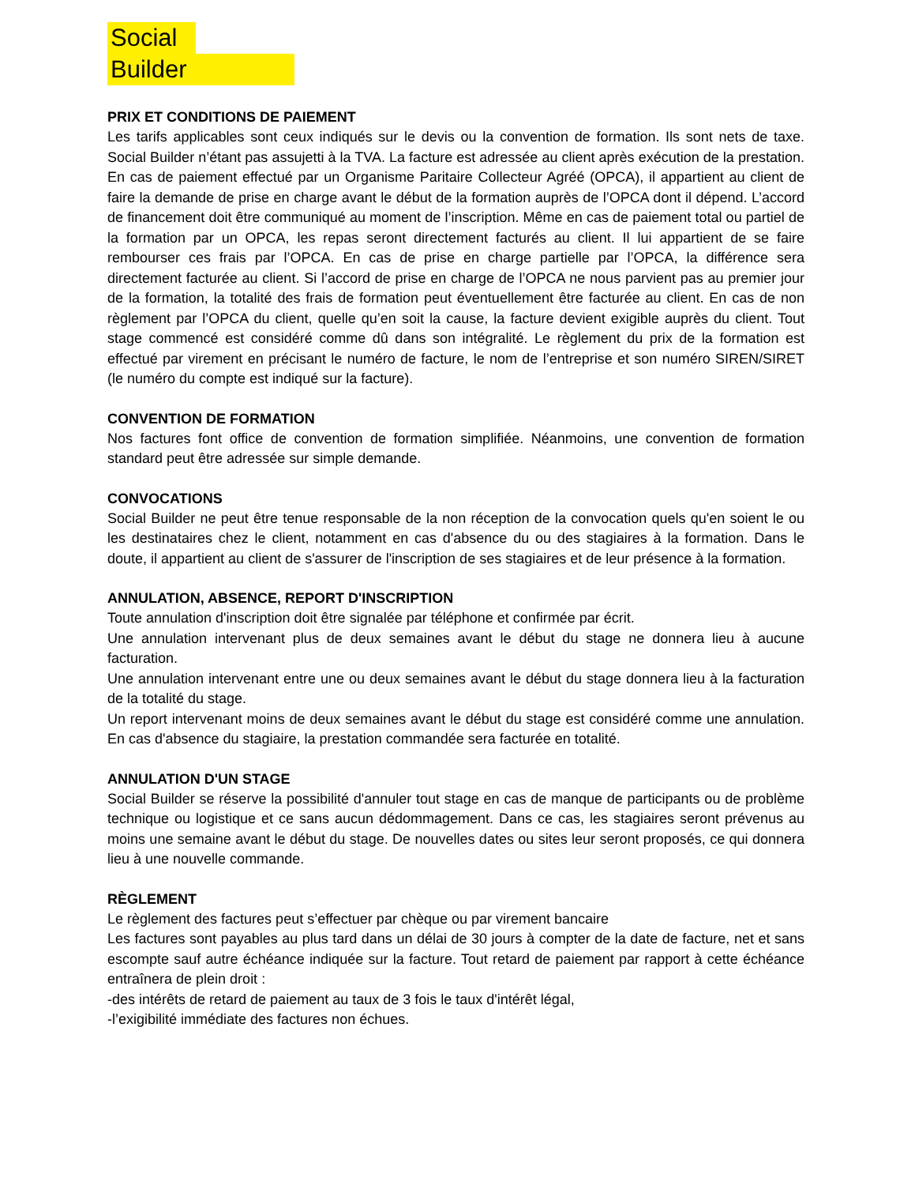Social
Builder
PRIX ET CONDITIONS DE PAIEMENT
Les tarifs applicables sont ceux indiqués sur le devis ou la convention de formation. Ils sont nets de taxe. Social Builder n’étant pas assujetti à la TVA. La facture est adressée au client après exécution de la prestation. En cas de paiement effectué par un Organisme Paritaire Collecteur Agréé (OPCA), il appartient au client de faire la demande de prise en charge avant le début de la formation auprès de l’OPCA dont il dépend. L’accord de financement doit être communiqué au moment de l’inscription. Même en cas de paiement total ou partiel de la formation par un OPCA, les repas seront directement facturés au client. Il lui appartient de se faire rembourser ces frais par l’OPCA. En cas de prise en charge partielle par l’OPCA, la différence sera directement facturée au client. Si l’accord de prise en charge de l’OPCA ne nous parvient pas au premier jour de la formation, la totalité des frais de formation peut éventuellement être facturée au client. En cas de non règlement par l’OPCA du client, quelle qu’en soit la cause, la facture devient exigible auprès du client. Tout stage commencé est considéré comme dû dans son intégralité. Le règlement du prix de la formation est effectué par virement en précisant le numéro de facture, le nom de l’entreprise et son numéro SIREN/SIRET (le numéro du compte est indiqué sur la facture).
CONVENTION DE FORMATION
Nos factures font office de convention de formation simplifiée. Néanmoins, une convention de formation standard peut être adressée sur simple demande.
CONVOCATIONS
Social Builder ne peut être tenue responsable de la non réception de la convocation quels qu'en soient le ou les destinataires chez le client, notamment en cas d'absence du ou des stagiaires à la formation. Dans le doute, il appartient au client de s'assurer de l'inscription de ses stagiaires et de leur présence à la formation.
ANNULATION, ABSENCE, REPORT D'INSCRIPTION
Toute annulation d'inscription doit être signalée par téléphone et confirmée par écrit.
Une annulation intervenant plus de deux semaines avant le début du stage ne donnera lieu à aucune facturation.
Une annulation intervenant entre une ou deux semaines avant le début du stage donnera lieu à la facturation de la totalité du stage.
Un report intervenant moins de deux semaines avant le début du stage est considéré comme une annulation. En cas d'absence du stagiaire, la prestation commandée sera facturée en totalité.
ANNULATION D'UN STAGE
Social Builder se réserve la possibilité d'annuler tout stage en cas de manque de participants ou de problème technique ou logistique et ce sans aucun dédommagement. Dans ce cas, les stagiaires seront prévenus au moins une semaine avant le début du stage. De nouvelles dates ou sites leur seront proposés, ce qui donnera lieu à une nouvelle commande.
RÈGLEMENT
Le règlement des factures peut s’effectuer par chèque ou par virement bancaire
Les factures sont payables au plus tard dans un délai de 30 jours à compter de la date de facture, net et sans escompte sauf autre échéance indiquée sur la facture. Tout retard de paiement par rapport à cette échéance entraînera de plein droit :
-des intérêts de retard de paiement au taux de 3 fois le taux d'intérêt légal,
-l’exigibilité immédiate des factures non échues.